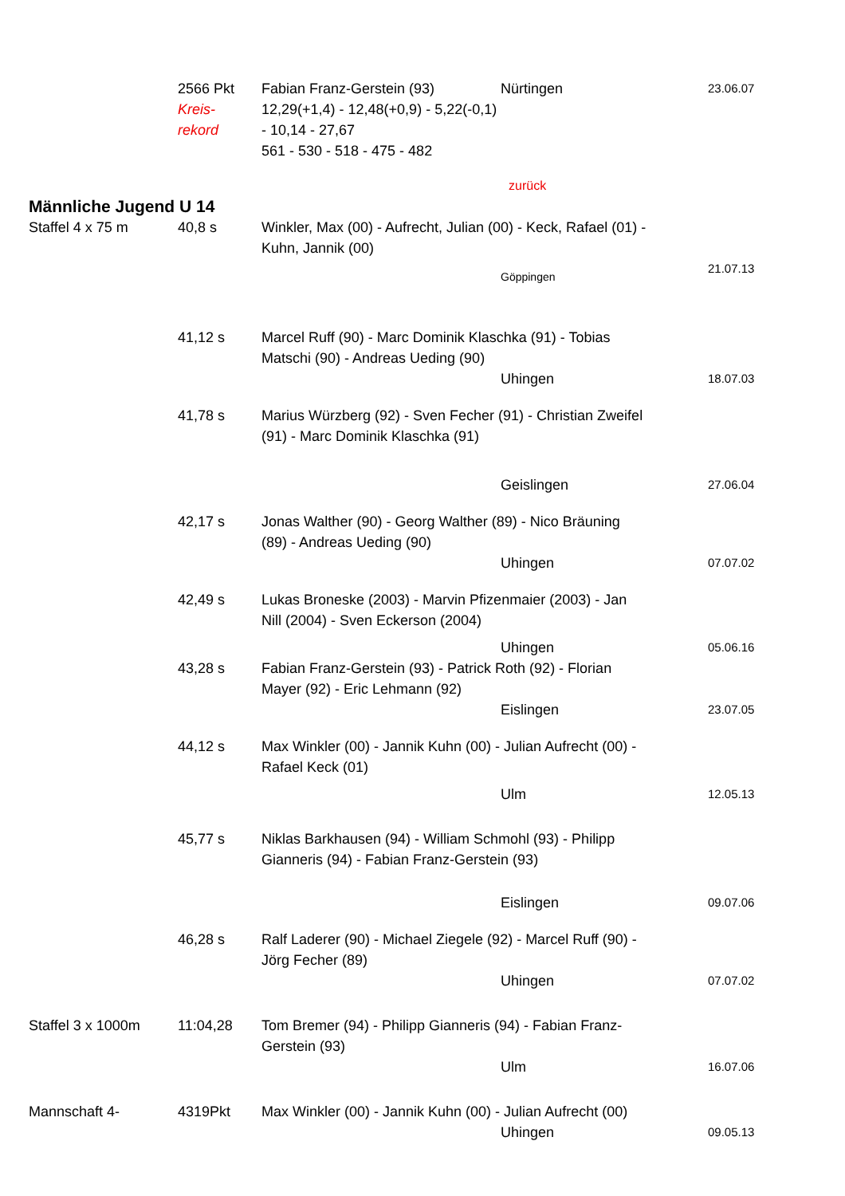| | 2566 Pkt Kreis- rekord | Fabian Franz-Gerstein (93) 12,29(+1,4) - 12,48(+0,9) - 5,22(-0,1) - 10,14 - 27,67 561 - 530 - 518 - 475 - 482 | Nürtingen | 23.06.07 |
| | | | zurück | |
| Männliche Jugend U 14 | | | | |
| Staffel 4 x 75 m | 40,8 s | Winkler, Max (00) - Aufrecht, Julian (00) - Keck, Rafael (01) - Kuhn, Jannik (00) | | |
| | | | Göppingen | 21.07.13 |
| | 41,12 s | Marcel Ruff (90) - Marc Dominik Klaschka (91) - Tobias Matschi (90) - Andreas Ueding (90) | | |
| | | | Uhingen | 18.07.03 |
| | 41,78 s | Marius Würzberg (92) - Sven Fecher (91) - Christian Zweifel (91) - Marc Dominik Klaschka (91) | | |
| | | | Geislingen | 27.06.04 |
| | 42,17 s | Jonas Walther (90) - Georg Walther (89) - Nico Bräuning (89) - Andreas Ueding (90) | | |
| | | | Uhingen | 07.07.02 |
| | 42,49 s | Lukas Broneske (2003) - Marvin Pfizenmaier (2003) - Jan Nill (2004) - Sven Eckerson (2004) | | |
| | | | Uhingen | 05.06.16 |
| | 43,28 s | Fabian Franz-Gerstein (93) - Patrick Roth (92) - Florian Mayer (92) - Eric Lehmann (92) | | |
| | | | Eislingen | 23.07.05 |
| | 44,12 s | Max Winkler (00) - Jannik Kuhn (00) - Julian Aufrecht (00) - Rafael Keck (01) | | |
| | | | Ulm | 12.05.13 |
| | 45,77 s | Niklas Barkhausen (94) - William Schmohl (93) - Philipp Gianneris (94) - Fabian Franz-Gerstein (93) | | |
| | | | Eislingen | 09.07.06 |
| | 46,28 s | Ralf Laderer (90) - Michael Ziegele (92) - Marcel Ruff (90) - Jörg Fecher (89) | | |
| | | | Uhingen | 07.07.02 |
| Staffel 3 x 1000m | 11:04,28 | Tom Bremer (94) - Philipp Gianneris (94) - Fabian Franz- Gerstein (93) | | |
| | | | Ulm | 16.07.06 |
| Mannschaft 4- | 4319Pkt | Max Winkler (00) - Jannik Kuhn (00) - Julian Aufrecht (00) | | |
| | | | Uhingen | 09.05.13 |